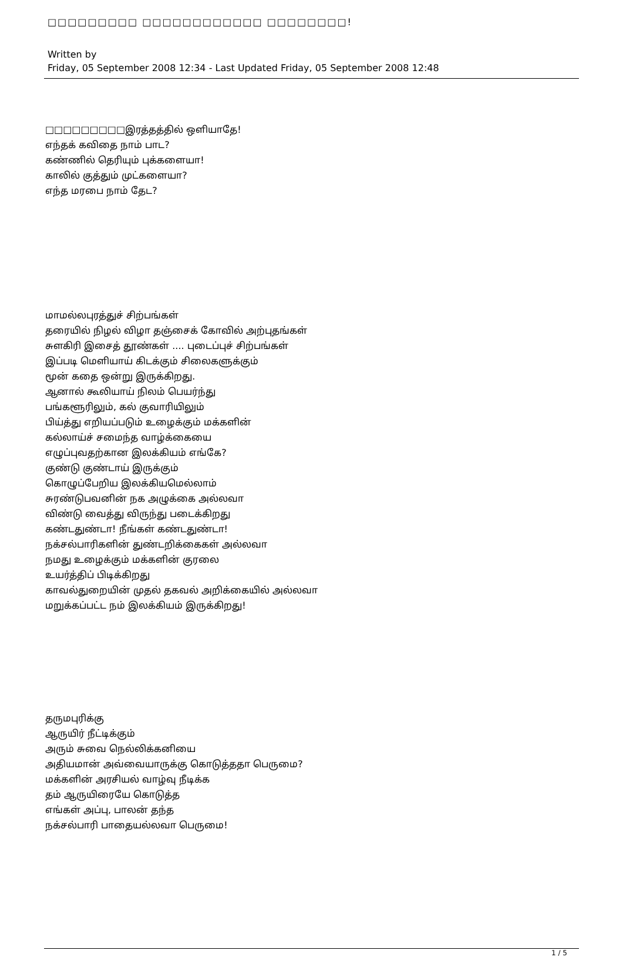□□□□□□□□□ □□□□□□□□□□□□ □□□□□□□□!
Written by
Friday, 05 September 2008 12:34 - Last Updated Friday, 05 September 2008 12:48
□□□□□□□□□இரத்தத்தில் ஒளியாதே!
எந்தக் கவிதை நாம் பாட?
கண்ணில் தெரியும் புக்களையா!
காலில் குத்தும் முட்களையா?
எந்த மரபை நாம் தேட?
மாமல்லபுரத்துச் சிற்பங்கள்
தரையில் நிழல் விழா தஞ்சைக் கோவில் அற்புதங்கள்
சுளகிரி இசைத் தூண்கள் .... புடைப்புச் சிற்பங்கள்
இப்படி மெளியாய் கிடக்கும் சிலைகளுக்கும்
மூன் கதை ஒன்று இருக்கிறது.
ஆனால் கூலியாய் நிலம் பெயர்ந்து
பங்களூரிலும், கல் குவாரியிலும்
பிய்த்து எறியப்படும் உழைக்கும் மக்களின்
கல்லாய்ச் சமைந்த வாழ்க்கையை
எழுப்புவதற்கான இலக்கியம் எங்கே?
குண்டு குண்டாய் இருக்கும்
கொழுப்பேறிய இலக்கியமெல்லாம்
சுரண்டுபவனின் நக அழுக்கை அல்லவா
விண்டு வைத்து விருந்து படைக்கிறது
கண்டதுண்டா! நீங்கள் கண்டதுண்டா!
நக்சல்பாரிகளின் துண்டறிக்கைகள் அல்லவா
நமது உழைக்கும் மக்களின் குரலை
உயர்த்திப் பிடிக்கிறது
காவல்துறையின் முதல் தகவல் அறிக்கையில் அல்லவா
மறுக்கப்பட்ட நம் இலக்கியம் இருக்கிறது!
தருமபுரிக்கு
ஆருயிர் நீட்டிக்கும்
அரும் சுவை நெல்லிக்கனியை
அதியமான் அவ்வையாருக்கு கொடுத்ததா பெருமை?
மக்களின் அரசியல் வாழ்வு நீடிக்க
தம் ஆருயிரையே கொடுத்த
எங்கள் அப்பு, பாலன் தந்த
நக்சல்பாரி பாதையல்லவா பெருமை!
1 / 5